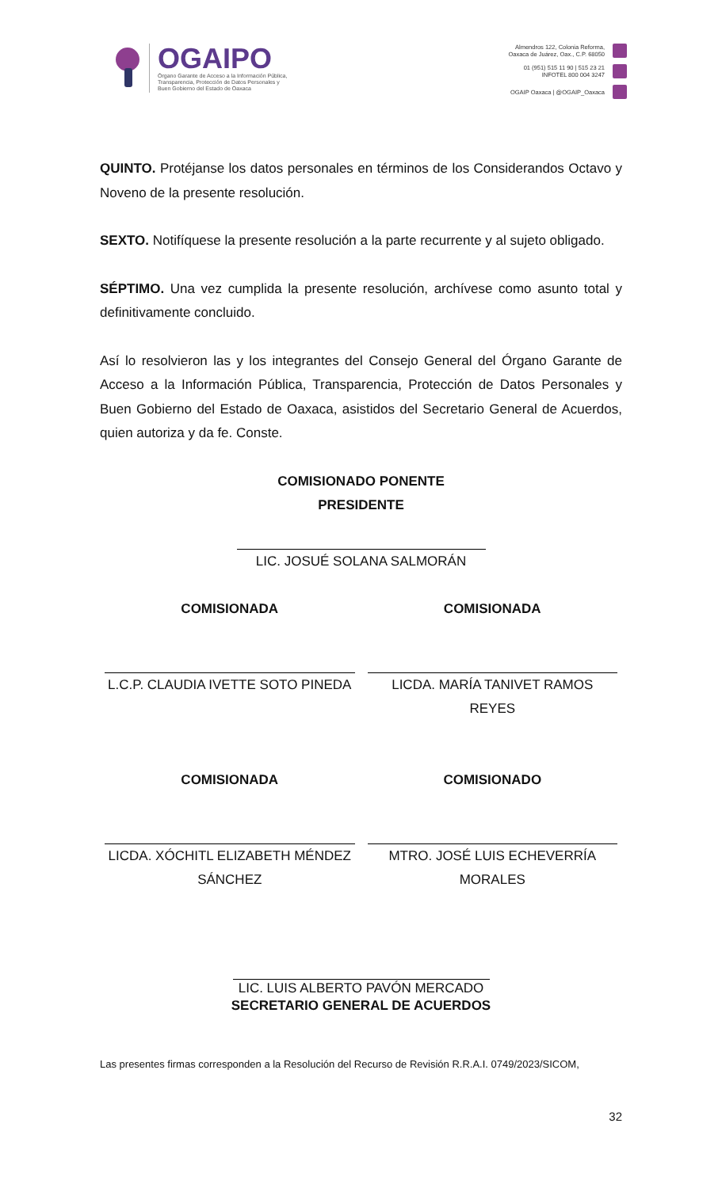OGAIPO
Órgano Garante de Acceso a la Información Pública,
Transparencia, Protección de Datos Personales y
Buen Gobierno del Estado de Oaxaca
Almendros 122, Colonia Reforma,
Oaxaca de Juárez, Oax., C.P. 68050
01 (951) 515 11 90 | 515 23 21
INFOTEL 800 004 3247
OGAIP Oaxaca | @OGAIP_Oaxaca
QUINTO. Protéjanse los datos personales en términos de los Considerandos Octavo y Noveno de la presente resolución.
SEXTO. Notifíquese la presente resolución a la parte recurrente y al sujeto obligado.
SÉPTIMO. Una vez cumplida la presente resolución, archívese como asunto total y definitivamente concluido.
Así lo resolvieron las y los integrantes del Consejo General del Órgano Garante de Acceso a la Información Pública, Transparencia, Protección de Datos Personales y Buen Gobierno del Estado de Oaxaca, asistidos del Secretario General de Acuerdos, quien autoriza y da fe. Conste.
COMISIONADO PONENTE
PRESIDENTE
LIC. JOSUÉ SOLANA SALMORÁN
COMISIONADA COMISIONADA
L.C.P. CLAUDIA IVETTE SOTO PINEDA
LICDA. MARÍA TANIVET RAMOS REYES
COMISIONADA COMISIONADO
LICDA. XÓCHITL ELIZABETH MÉNDEZ SÁNCHEZ
MTRO. JOSÉ LUIS ECHEVERRÍA MORALES
LIC. LUIS ALBERTO PAVÓN MERCADO
SECRETARIO GENERAL DE ACUERDOS
Las presentes firmas corresponden a la Resolución del Recurso de Revisión R.R.A.I. 0749/2023/SICOM,
32